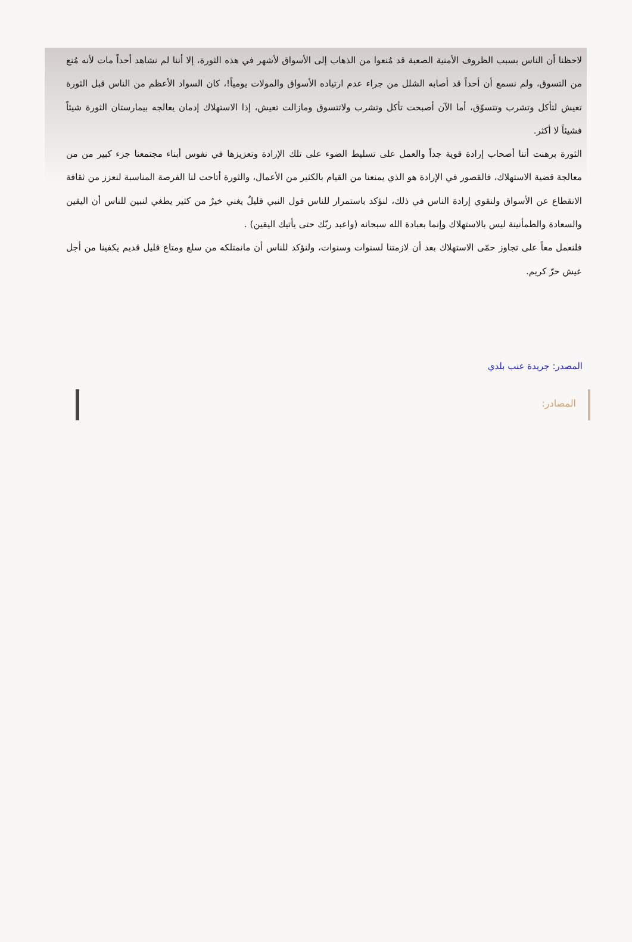لاحظنا أن الناس بسبب الظروف الأمنية الصعبة قد مُنعوا من الذهاب إلى الأسواق لأشهر في هذه الثورة، إلا أننا لم نشاهد أحداً مات لأنه مُنع من التسوق، ولم نسمع أن أحداً قد أصابه الشلل من جراء عدم ارتياده الأسواق والمولات يومياً!، كان السواد الأعظم من الناس قبل الثورة تعيش لتأكل وتشرب وتتسوّق، أما الآن أصبحت تأكل وتشرب ولاتتسوق ومازالت تعيش، إذا الاستهلاك إدمان يعالجه بيمارستان الثورة شيئاً فشيئاً لا أكثر.
الثورة برهنت أننا أصحاب إرادة قوية جداً والعمل على تسليط الضوء على تلك الإرادة وتعزيزها في نفوس أبناء مجتمعنا جزء كبير من من معالجة قضية الاستهلاك، فالقصور في الإرادة هو الذي يمنعنا من القيام بالكثير من الأعمال، والثورة أتاحت لنا الفرصة المناسبة لنعزز من ثقافة الانقطاع عن الأسواق ولنقوي إرادة الناس في ذلك، لنؤكد باستمرار للناس قول النبي قليلٌ يغني خيرٌ من كثير يطغي لنبين للناس أن اليقين والسعادة والطمأنينة ليس بالاستهلاك وإنما بعبادة الله سبحانه (واعبد ربّك حتى يأتيك اليقين) .
فلنعمل معاً على تجاوز حمّى الاستهلاك بعد أن لازمتنا لسنوات وسنوات، ولنؤكد للناس أن مانمتلكه من سلع ومتاع قليل قديم يكفينا من أجل عيش حرّ كريم.
المصدر: جريدة عنب بلدي
المصادر: